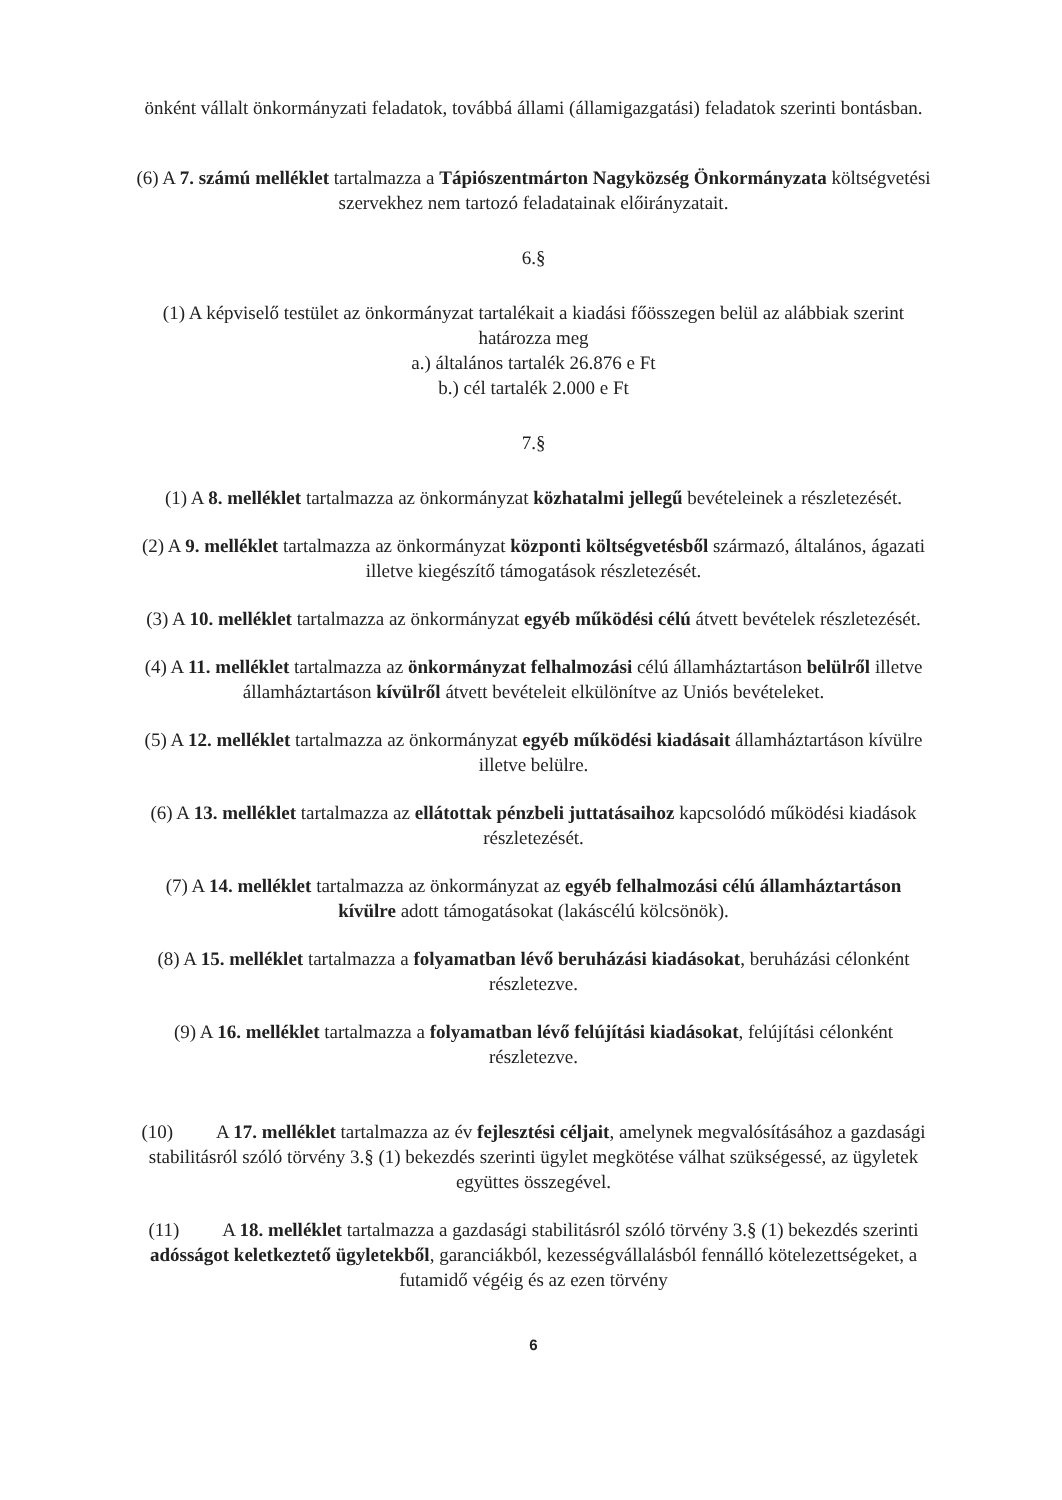önként vállalt önkormányzati feladatok, továbbá állami (államigazgatási) feladatok szerinti bontásban.
(6) A 7. számú melléklet tartalmazza a Tápiószentmárton Nagyközség Önkormányzata költségvetési szervekhez nem tartozó feladatainak előirányzatait.
6.§
(1) A képviselő testület az önkormányzat tartalékait a kiadási főösszegen belül az alábbiak szerint határozza meg
a.) általános tartalék 26.876 e Ft
b.) cél tartalék 2.000 e Ft
7.§
(1) A 8. melléklet tartalmazza az önkormányzat közhatalmi jellegű bevételeinek a részletezését.
(2) A 9. melléklet tartalmazza az önkormányzat központi költségvetésből származó, általános, ágazati illetve kiegészítő támogatások részletezését.
(3) A 10. melléklet tartalmazza az önkormányzat egyéb működési célú átvett bevételek részletezését.
(4) A 11. melléklet tartalmazza az önkormányzat felhalmozási célú államháztartáson belülről illetve államháztartáson kívülről átvett bevételeit elkülönítve az Uniós bevételeket.
(5) A 12. melléklet tartalmazza az önkormányzat egyéb működési kiadásait államháztartáson kívülre illetve belülre.
(6) A 13. melléklet tartalmazza az ellátottak pénzbeli juttatásaihoz kapcsolódó működési kiadások részletezését.
(7) A 14. melléklet tartalmazza az önkormányzat az egyéb felhalmozási célú államháztartáson kívülre adott támogatásokat (lakáscélú kölcsönök).
(8) A 15. melléklet tartalmazza a folyamatban lévő beruházási kiadásokat, beruházási célonként részletezve.
(9) A 16. melléklet tartalmazza a folyamatban lévő felújítási kiadásokat, felújítási célonként részletezve.
(10) A 17. melléklet tartalmazza az év fejlesztési céljait, amelynek megvalósításához a gazdasági stabilitásról szóló törvény 3.§ (1) bekezdés szerinti ügylet megkötése válhat szükségessé, az ügyletek együttes összegével.
(11) A 18. melléklet tartalmazza a gazdasági stabilitásról szóló törvény 3.§ (1) bekezdés szerinti adósságot keletkeztető ügyletekből, garanciákból, kezességvállalásból fennálló kötelezettségeket, a futamidő végéig és az ezen törvény
6